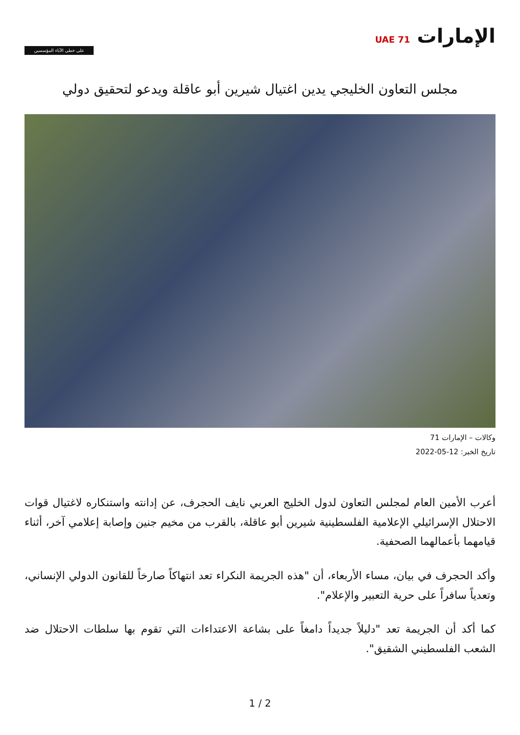الإمارات UAE 71
على خطى الآباء المؤسسين
مجلس التعاون الخليجي يدين اغتيال شيرين أبو عاقلة ويدعو لتحقيق دولي
وكالات – الإمارات 71
تاريخ الخبر: 12-05-2022
أعرب الأمين العام لمجلس التعاون لدول الخليج العربي نايف الحجرف، عن إدانته واستنكاره لاغتيال قوات الاحتلال الإسرائيلي الإعلامية الفلسطينية شيرين أبو عاقلة، بالقرب من مخيم جنين وإصابة إعلامي آخر، أثناء قيامهما بأعمالهما الصحفية.
وأكد الحجرف في بيان، مساء الأربعاء، أن "هذه الجريمة النكراء تعد انتهاكاً صارخاً للقانون الدولي الإنساني، وتعدياً سافراً على حرية التعبير والإعلام".
كما أكد أن الجريمة تعد "دليلاً جديداً دامغاً على بشاعة الاعتداءات التي تقوم بها سلطات الاحتلال ضد الشعب الفلسطيني الشقيق".
1 / 2